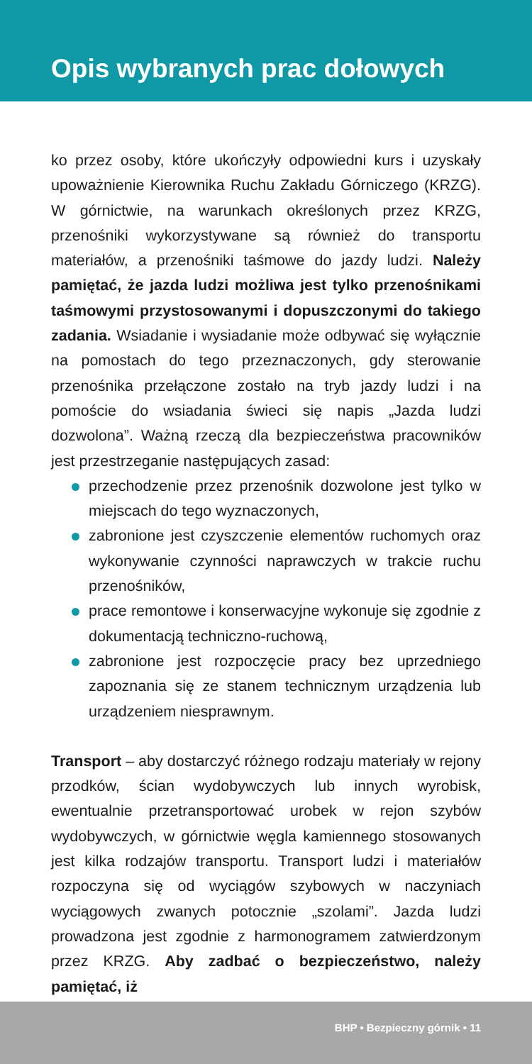Opis wybranych prac dołowych
ko przez osoby, które ukończyły odpowiedni kurs i uzyskały upoważnienie Kierownika Ruchu Zakładu Górniczego (KRZG). W górnictwie, na warunkach określonych przez KRZG, przenośniki wykorzystywane są również do transportu materiałów, a przenośniki taśmowe do jazdy ludzi. Należy pamiętać, że jazda ludzi możliwa jest tylko przenośnikami taśmowymi przystosowanymi i dopuszczonymi do takiego zadania. Wsiadanie i wysiadanie może odbywać się wyłącznie na pomostach do tego przeznaczonych, gdy sterowanie przenośnika przełączone zostało na tryb jazdy ludzi i na pomoście do wsiadania świeci się napis „Jazda ludzi dozwolona”. Ważną rzeczą dla bezpieczeństwa pracowników jest przestrzeganie następujących zasad:
przechodzenie przez przenośnik dozwolone jest tylko w miejscach do tego wyznaczonych,
zabronione jest czyszczenie elementów ruchomych oraz wykonywanie czynności naprawczych w trakcie ruchu przenośników,
prace remontowe i konserwacyjne wykonuje się zgodnie z dokumentacją techniczno-ruchową,
zabronione jest rozpoczęcie pracy bez uprzedniego zapoznania się ze stanem technicznym urządzenia lub urządzeniem niesprawnym.
Transport – aby dostarczyć różnego rodzaju materiały w rejony przodków, ścian wydobywczych lub innych wyrobisk, ewentualnie przetransportować urobek w rejon szybów wydobywczych, w górnictwie węgla kamiennego stosowanych jest kilka rodzajów transportu. Transport ludzi i materiałów rozpoczyna się od wyciągów szybowych w naczyniach wyciągowych zwanych potocznie „szolami”. Jazda ludzi prowadzona jest zgodnie z harmonogramem zatwierdzonym przez KRZG. Aby zadbać o bezpieczeństwo, należy pamiętać, iż
BHP • Bezpieczny górnik • 11